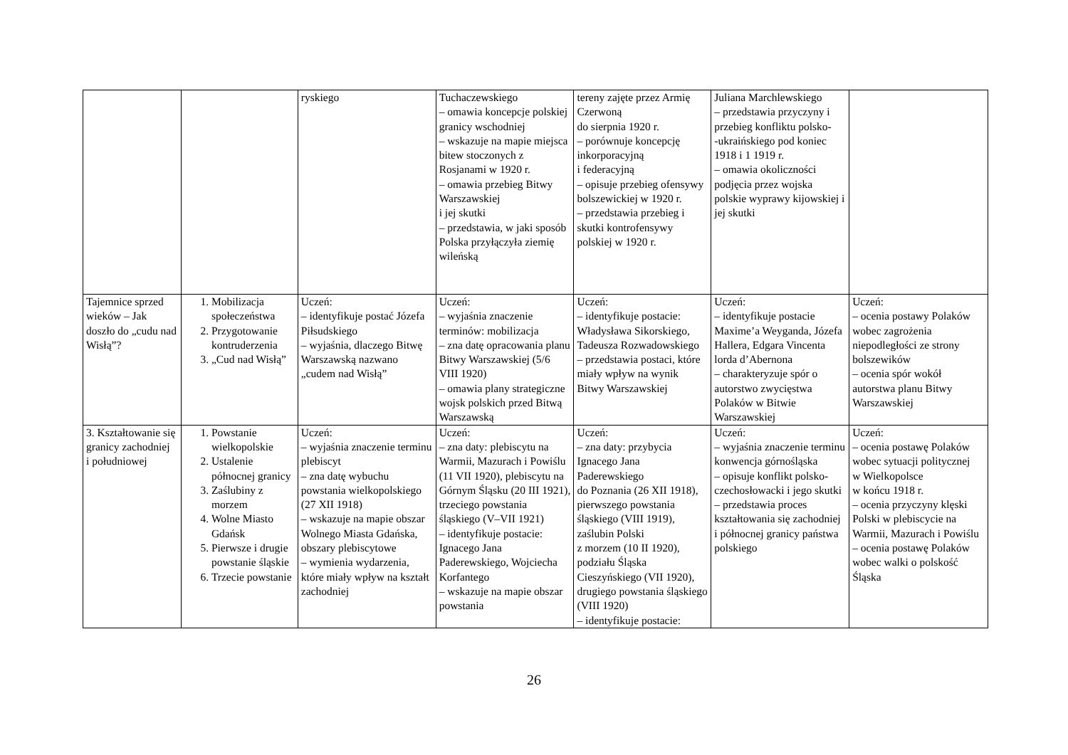| | | ryskiego | Tuchaczewskiego – omawia koncepcje polskiej granicy wschodniej – wskazuje na mapie miejsca bitew stoczonych z Rosjanami w 1920 r. – omawia przebieg Bitwy Warszawskiej i jej skutki – przedstawia, w jaki sposób Polska przyłączyła ziemię wileńską | tereny zajęte przez Armię Czerwoną do sierpnia 1920 r. – porównuje koncepcję inkorporacyjną i federacyjną – opisuje przebieg ofensywy bolszewickiej w 1920 r. – przedstawia przebieg i skutki kontrofensywy polskiej w 1920 r. | Juliana Marchlewskiego – przedstawia przyczyny i przebieg konfliktu polsko- -ukraińskiego pod koniec 1918 i 1 1919 r. – omawia okoliczności podjęcia przez wojska polskie wyprawy kijowskiej i jej skutki | |
| Tajemnice sprzed wieków – Jak doszło do „cudu nad Wisłą”? | 1. Mobilizacja społeczeństwa 2. Przygotowanie kontruderzenia 3. „Cud nad Wisłą” | Uczeń: – identyfikuje postać Józefa Piłsudskiego – wyjaśnia, dlaczego Bitwę Warszawską nazwano „cudem nad Wisłą” | Uczeń: – wyjaśnia znaczenie terminów: mobilizacja – zna datę opracowania planu Bitwy Warszawskiej (5/6 VIII 1920) – omawia plany strategiczne wojsk polskich przed Bitwą Warszawską | Uczeń: – identyfikuje postacie: Władysława Sikorskiego, Tadeusza Rozwadowskiego – przedstawia postaci, które miały wpływ na wynik Bitwy Warszawskiej | Uczeń: – identyfikuje postacie Maxime’a Weyganda, Józefa Hallera, Edgara Vincenta lorda d’Abernona – charakteryzuje spór o autorstwo zwycięstwa Polaków w Bitwie Warszawskiej | Uczeń: – ocenia postawy Polaków wobec zagrożenia niepodległości ze strony bolszewików – ocenia spór wokół autorstwa planu Bitwy Warszawskiej |
| 3. Kształtowanie się granicy zachodniej i południowej | 1. Powstanie wielkopolskie 2. Ustalenie północnej granicy 3. Zaślubiny z morzem 4. Wolne Miasto Gdańsk 5. Pierwsze i drugie powstanie śląskie 6. Trzecie powstanie | Uczeń: – wyjaśnia znaczenie terminu plebiscyt – zna datę wybuchu powstania wielkopolskiego (27 XII 1918) – wskazuje na mapie obszar Wolnego Miasta Gdańska, obszary plebiscytowe – wymienia wydarzenia, które miały wpływ na kształt zachodniej | Uczeń: – zna daty: plebiscytu na Warmii, Mazurach i Powiślu (11 VII 1920), plebiscytu na Górnym Śląsku (20 III 1921), trzeciego powstania śląskiego (V–VII 1921) – identyfikuje postacie: Ignacego Jana Paderewskiego, Wojciecha Korfantego – wskazuje na mapie obszar powstania | Uczeń: – zna daty: przybycia Ignacego Jana Paderewskiego do Poznania (26 XII 1918), pierwszego powstania śląskiego (VIII 1919), zaślubin Polski z morzem (10 II 1920), podziału Śląska Cieszyńskiego (VII 1920), drugiego powstania śląskiego (VIII 1920) – identyfikuje postacie: | Uczeń: – wyjaśnia znaczenie terminu konwencja górnośląska – opisuje konflikt polsko-czechosłowacki i jego skutki – przedstawia proces kształtowania się zachodniej i północnej granicy państwa polskiego | Uczeń: – ocenia postawę Polaków wobec sytuacji politycznej w Wielkopolsce w końcu 1918 r. – ocenia przyczyny klęski Polski w plebiscycie na Warmii, Mazurach i Powiślu – ocenia postawę Polaków wobec walki o polskość Śląska |
26